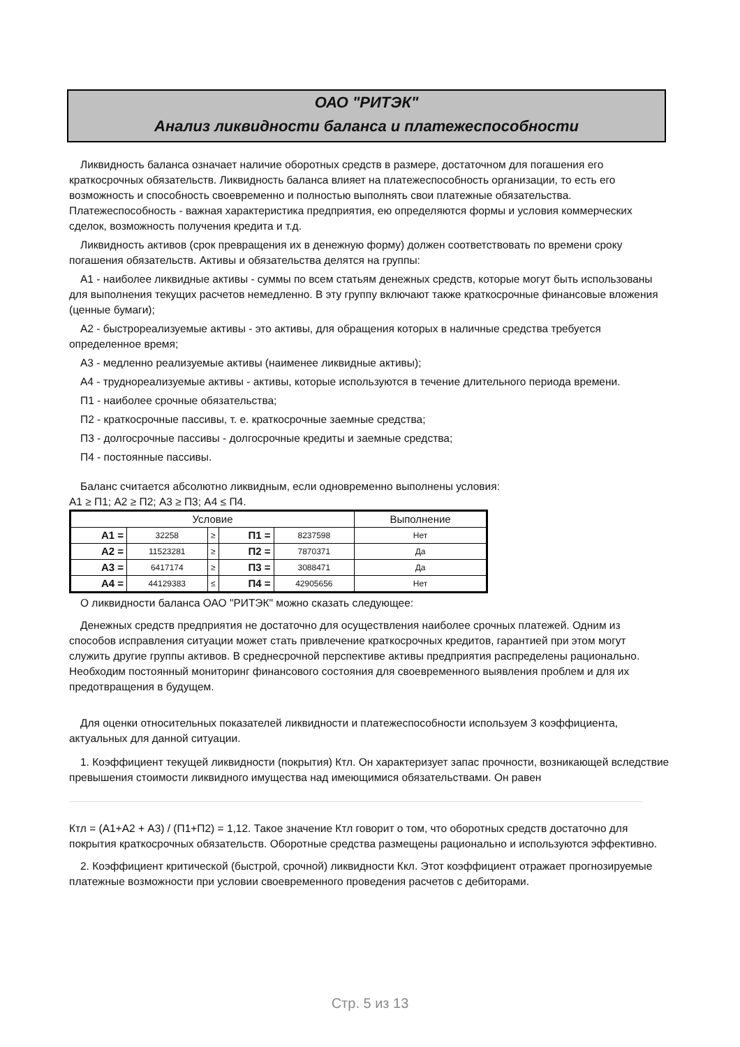ОАО "РИТЭК"
Анализ ликвидности баланса и платежеспособности
Ликвидность баланса означает наличие оборотных средств в размере, достаточном для погашения его краткосрочных обязательств. Ликвидность баланса влияет на платежеспособность организации, то есть его возможность и способность своевременно и полностью выполнять свои платежные обязательства. Платежеспособность - важная характеристика предприятия, ею определяются формы и условия коммерческих сделок, возможность получения кредита и т.д.
Ликвидность активов (срок превращения их в денежную форму) должен соответствовать по времени сроку погашения обязательств. Активы и обязательства делятся на группы:
А1 - наиболее ликвидные активы - суммы по всем статьям денежных средств, которые могут быть использованы для выполнения текущих расчетов немедленно. В эту группу включают также краткосрочные финансовые вложения (ценные бумаги);
А2 - быстрореализуемые активы - это активы, для обращения которых в наличные средства требуется определенное время;
А3 - медленно реализуемые активы (наименее ликвидные активы);
А4 - труднореализуемые активы - активы, которые используются в течение длительного периода времени.
П1 - наиболее срочные обязательства;
П2 - краткосрочные пассивы, т. е. краткосрочные заемные средства;
П3 - долгосрочные пассивы - долгосрочные кредиты и заемные средства;
П4 - постоянные пассивы.
Баланс считается абсолютно ликвидным, если одновременно выполнены условия:
А1 ≥ П1; А2 ≥ П2; А3 ≥ П3; А4 ≤ П4.
| Условие | | | | | Выполнение |
| А1 = | 32258 | ≥ | П1 = | 8237598 | Нет |
| А2 = | 11523281 | ≥ | П2 = | 7870371 | Да |
| А3 = | 6417174 | ≥ | П3 = | 3088471 | Да |
| А4 = | 44129383 | ≤ | П4 = | 42905656 | Нет |
О ликвидности баланса ОАО "РИТЭК" можно сказать следующее:
Денежных средств предприятия не достаточно для осуществления наиболее срочных платежей. Одним из способов исправления ситуации может стать привлечение краткосрочных кредитов, гарантией при этом могут служить другие группы активов. В среднесрочной перспективе активы предприятия распределены рационально. Необходим постоянный мониторинг финансового состояния для своевременного выявления проблем и для их предотвращения в будущем.
Для оценки относительных показателей ликвидности и платежеспособности используем 3 коэффициента, актуальных для данной ситуации.
1. Коэффициент текущей ликвидности (покрытия) Ктл. Он характеризует запас прочности, возникающей вследствие превышения стоимости ликвидного имущества над имеющимися обязательствами. Он равен
Ктл = (А1+А2 + А3) / (П1+П2) = 1,12. Такое значение Ктл говорит о том, что оборотных средств достаточно для покрытия краткосрочных обязательств. Оборотные средства размещены рационально и используются эффективно.
2. Коэффициент критической (быстрой, срочной) ликвидности Ккл. Этот коэффициент отражает прогнозируемые платежные возможности при условии своевременного проведения расчетов с дебиторами.
Стр. 5 из 13